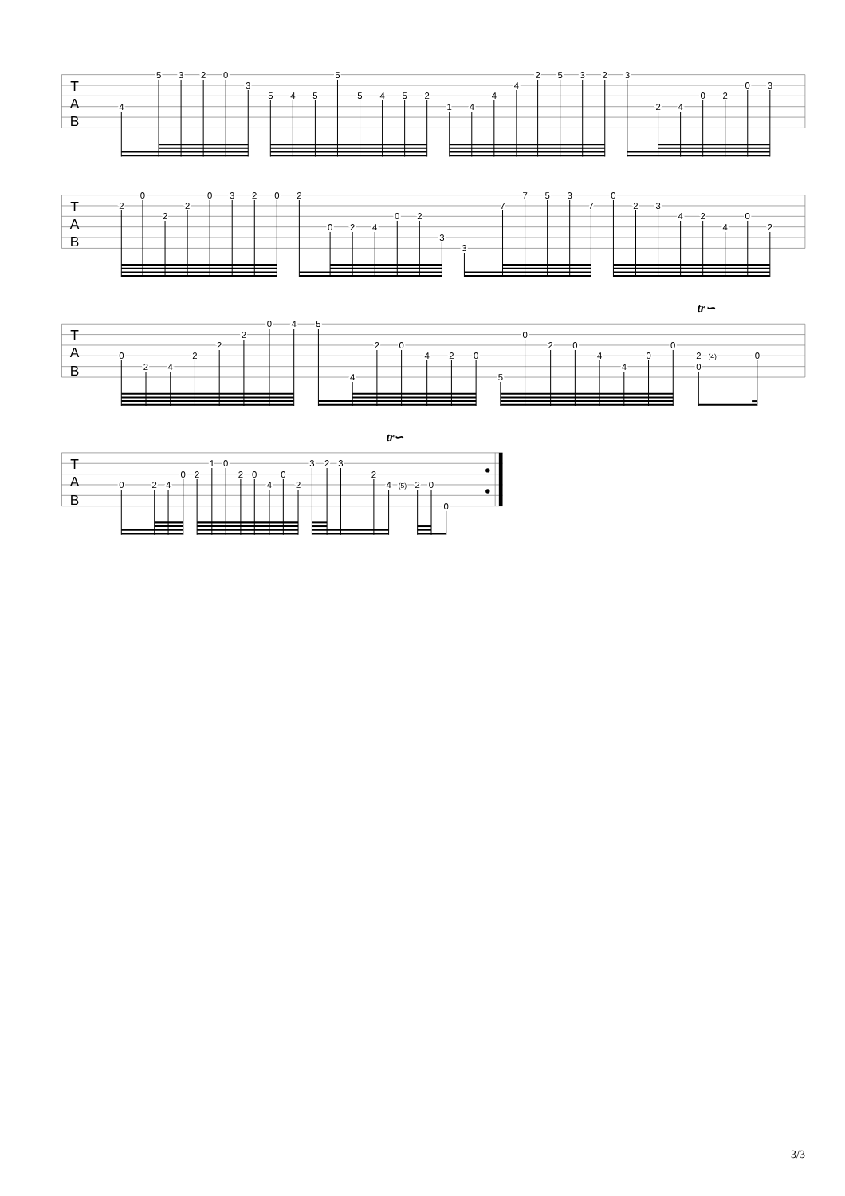T
A
B
4
5
3
2
0
3
5
4
5
5
5
4
5
2
1
4
4
4
2
5
3
2
3
2
4
0
2
0
3
T
A
B
2
0
2
2
0
3
2
0
2
0
2
4
0
2
3
3
7
7
5
3
7
0
2
3
4
2
4
0
2
tr∽
T
A
B
0
2
4
2
2
2
0
4
5
4
2
0
4
2
0
5
0
2
0
4
4
0
0
2
(4)
0
0
tr∽
T
A
B
0
2
4
0
2
1
0
2
0
4
0
2
3
2
3
2
4
(5)
2
0
0
3/3